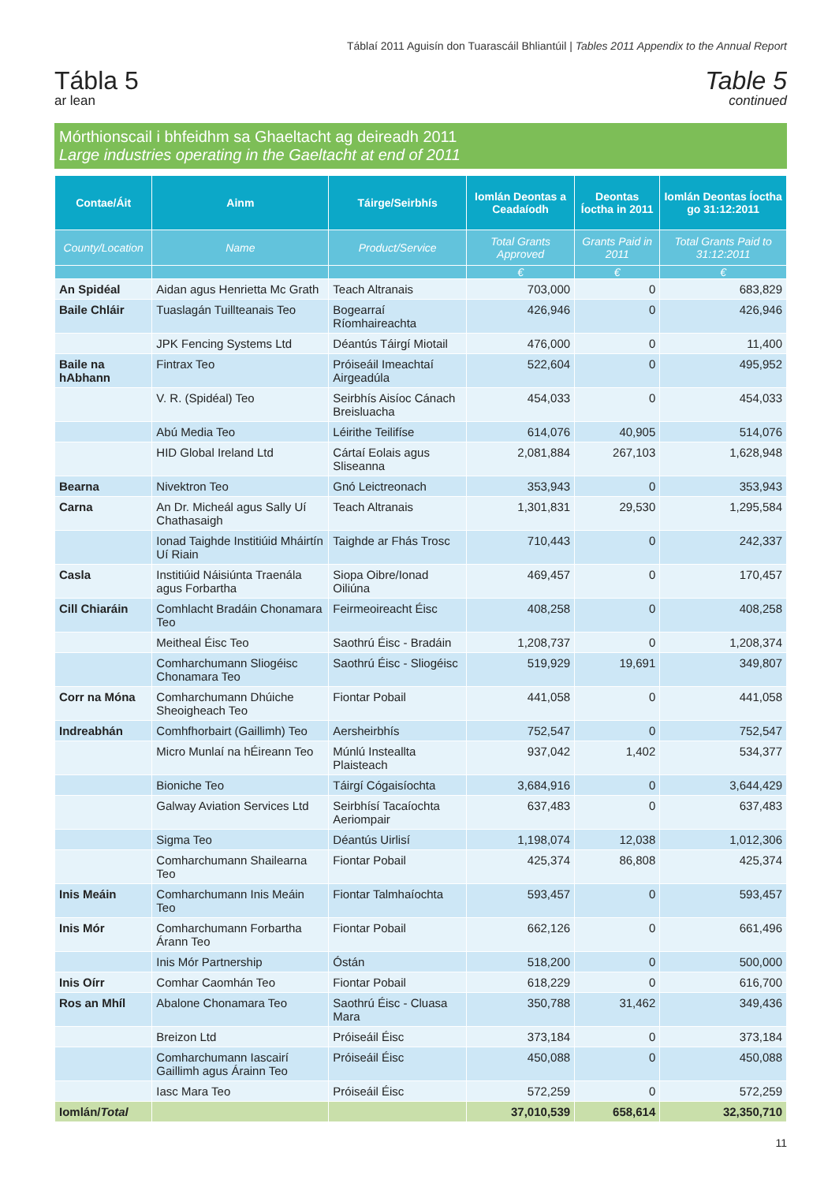Táblaí 2011 Aguisín don Tuarascáil Bhliantúil | Tables 2011 Appendix to the Annual Report
Tábla 5
ar lean
Table 5
continued
Mórthionscail i bhfeidhm sa Ghaeltacht ag deireadh 2011
Large industries operating in the Gaeltacht at end of 2011
| Contae/Áit | Ainm | Táirge/Seirbhís | Iomlán Deontas a Ceadaíodh | Deontas Íoctha in 2011 | Iomlán Deontas Íoctha go 31:12:2011 |
| --- | --- | --- | --- | --- | --- |
| County/Location | Name | Product/Service | Total Grants Approved | Grants Paid in 2011 | Total Grants Paid to 31:12:2011 |
| | | | € | € | € |
| An Spidéal | Aidan agus Henrietta Mc Grath | Teach Altranais | 703,000 | 0 | 683,829 |
| Baile Chláir | Tuaslagán Tuillteanais Teo | Bogearraí Ríomhaireachta | 426,946 | 0 | 426,946 |
| | JPK Fencing Systems Ltd | Déantús Táirgí Miotail | 476,000 | 0 | 11,400 |
| Baile na hAbhann | Fintrax Teo | Próiseáil Imeachtaí Airgeadúla | 522,604 | 0 | 495,952 |
| | V. R. (Spidéal) Teo | Seirbhís Aisíoc Cánach Breisluacha | 454,033 | 0 | 454,033 |
| | Abú Media Teo | Léirithe Teilifíse | 614,076 | 40,905 | 514,076 |
| | HID Global Ireland Ltd | Cártaí Eolais agus Sliseanna | 2,081,884 | 267,103 | 1,628,948 |
| Bearna | Nivektron Teo | Gnó Leictreonach | 353,943 | 0 | 353,943 |
| Carna | An Dr. Micheál agus Sally Uí Chathasaigh | Teach Altranais | 1,301,831 | 29,530 | 1,295,584 |
| | Ionad Taighde Institiúid Mháirtín Uí Riain | Taighde ar Fhás Trosc | 710,443 | 0 | 242,337 |
| Casla | Institiúid Náisiúnta Traenála agus Forbartha | Siopa Oibre/Ionad Oiliúna | 469,457 | 0 | 170,457 |
| Cill Chiaráin | Comhlacht Bradáin Chonamara Teo | Feirmeoireacht Éisc | 408,258 | 0 | 408,258 |
| | Meitheal Éisc Teo | Saothrú Éisc - Bradáin | 1,208,737 | 0 | 1,208,374 |
| | Comharchumann Sliogéisc Chonamara Teo | Saothrú Éisc - Sliogéisc | 519,929 | 19,691 | 349,807 |
| Corr na Móna | Comharchumann Dhúiche Sheoigheach Teo | Fiontar Pobail | 441,058 | 0 | 441,058 |
| Indreabhán | Comhfhorbairt (Gaillimh) Teo | Aersheirbhís | 752,547 | 0 | 752,547 |
| | Micro Munlaí na hÉireann Teo | Múnlú Insteallta Plaisteach | 937,042 | 1,402 | 534,377 |
| | Bioniche Teo | Táirgí Cógaisíochta | 3,684,916 | 0 | 3,644,429 |
| | Galway Aviation Services Ltd | Seirbhísí Tacaíochta Aeriompair | 637,483 | 0 | 637,483 |
| | Sigma Teo | Déantús Uirlisí | 1,198,074 | 12,038 | 1,012,306 |
| | Comharchumann Shailearna Teo | Fiontar Pobail | 425,374 | 86,808 | 425,374 |
| Inis Meáin | Comharchumann Inis Meáin Teo | Fiontar Talmhaíochta | 593,457 | 0 | 593,457 |
| Inis Mór | Comharchumann Forbartha Árann Teo | Fiontar Pobail | 662,126 | 0 | 661,496 |
| | Inis Mór Partnership | Óstán | 518,200 | 0 | 500,000 |
| Inis Oírr | Comhar Caomhán Teo | Fiontar Pobail | 618,229 | 0 | 616,700 |
| Ros an Mhíl | Abalone Chonamara Teo | Saothrú Éisc - Cluasa Mara | 350,788 | 31,462 | 349,436 |
| | Breizon Ltd | Próiseáil Éisc | 373,184 | 0 | 373,184 |
| | Comharchumann Iascairí Gaillimh agus Árainn Teo | Próiseáil Éisc | 450,088 | 0 | 450,088 |
| | Iasc Mara Teo | Próiseáil Éisc | 572,259 | 0 | 572,259 |
| Iomlán/ Total | | | 37,010,539 | 658,614 | 32,350,710 |
11